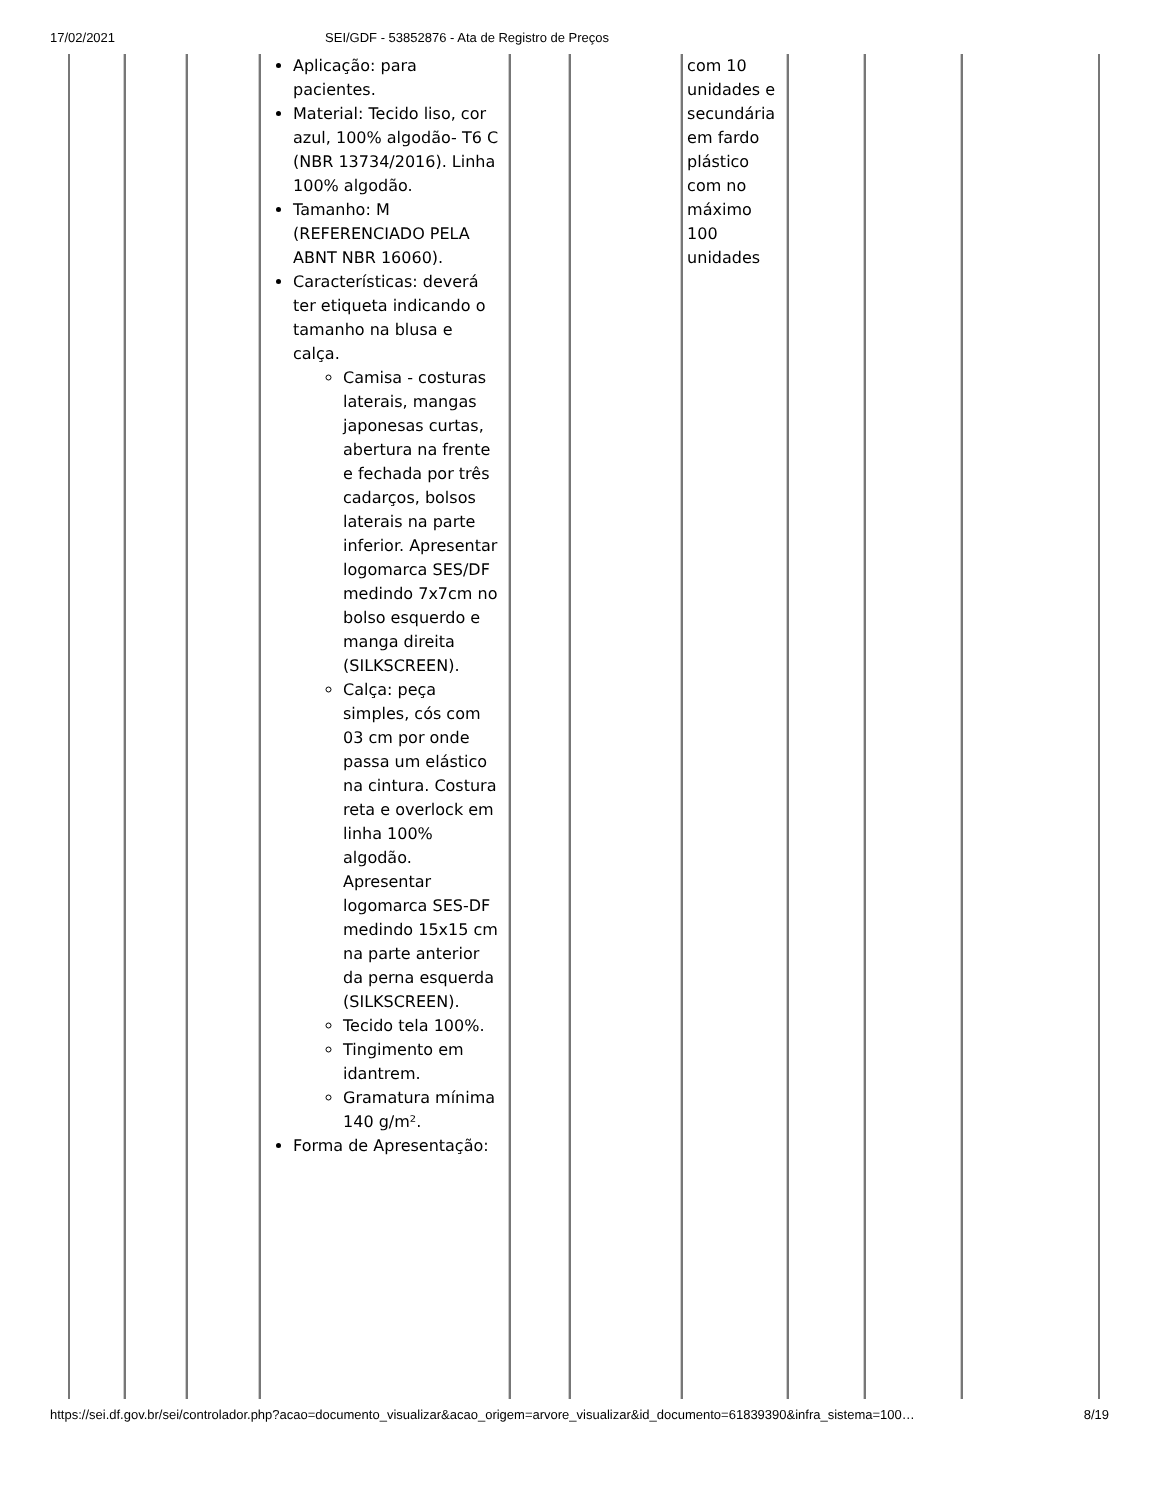17/02/2021 SEI/GDF - 53852876 - Ata de Registro de Preços
| | | | Aplicação: para pacientes. Material: Tecido liso, cor azul, 100% algodão- T6 C (NBR 13734/2016). Linha 100% algodão. Tamanho: M (REFERENCIADO PELA ABNT NBR 16060). Características: deverá ter etiqueta indicando o tamanho na blusa e calça. Camisa - costuras laterais, mangas japonesas curtas, abertura na frente e fechada por três cadarços, bolsos laterais na parte inferior. Apresentar logomarca SES/DF medindo 7x7cm no bolso esquerdo e manga direita (SILKSCREEN). Calça: peça simples, cós com 03 cm por onde passa um elástico na cintura. Costura reta e overlock em linha 100% algodão. Apresentar logomarca SES-DF medindo 15x15 cm na parte anterior da perna esquerda (SILKSCREEN). Tecido tela 100%. Tingimento em idantrem. Gramatura mínima 140 g/m². Forma de Apresentação: | | | com 10 unidades e secundária em fardo plástico com no máximo 100 unidades | | | |
https://sei.df.gov.br/sei/controlador.php?acao=documento_visualizar&acao_origem=arvore_visualizar&id_documento=61839390&infra_sistema=100… 8/19